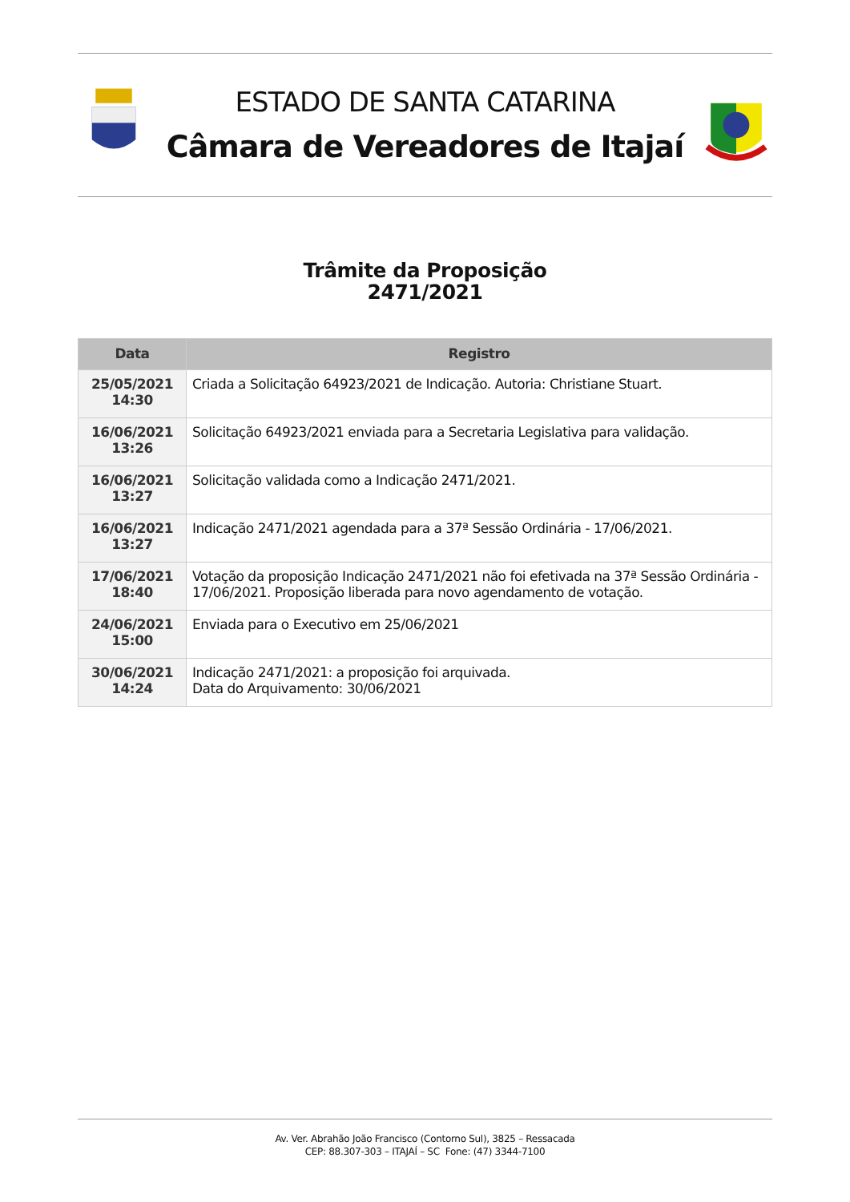ESTADO DE SANTA CATARINA
Câmara de Vereadores de Itajaí
Trâmite da Proposição
2471/2021
| Data | Registro |
| --- | --- |
| 25/05/2021 14:30 | Criada a Solicitação 64923/2021 de Indicação. Autoria: Christiane Stuart. |
| 16/06/2021 13:26 | Solicitação 64923/2021 enviada para a Secretaria Legislativa para validação. |
| 16/06/2021 13:27 | Solicitação validada como a Indicação 2471/2021. |
| 16/06/2021 13:27 | Indicação 2471/2021 agendada para a 37ª Sessão Ordinária - 17/06/2021. |
| 17/06/2021 18:40 | Votação da proposição Indicação 2471/2021 não foi efetivada na 37ª Sessão Ordinária - 17/06/2021. Proposição liberada para novo agendamento de votação. |
| 24/06/2021 15:00 | Enviada para o Executivo em 25/06/2021 |
| 30/06/2021 14:24 | Indicação 2471/2021: a proposição foi arquivada. Data do Arquivamento: 30/06/2021 |
Av. Ver. Abrahão João Francisco (Contorno Sul), 3825 – Ressacada
CEP: 88.307-303 – ITAJAÍ – SC Fone: (47) 3344-7100